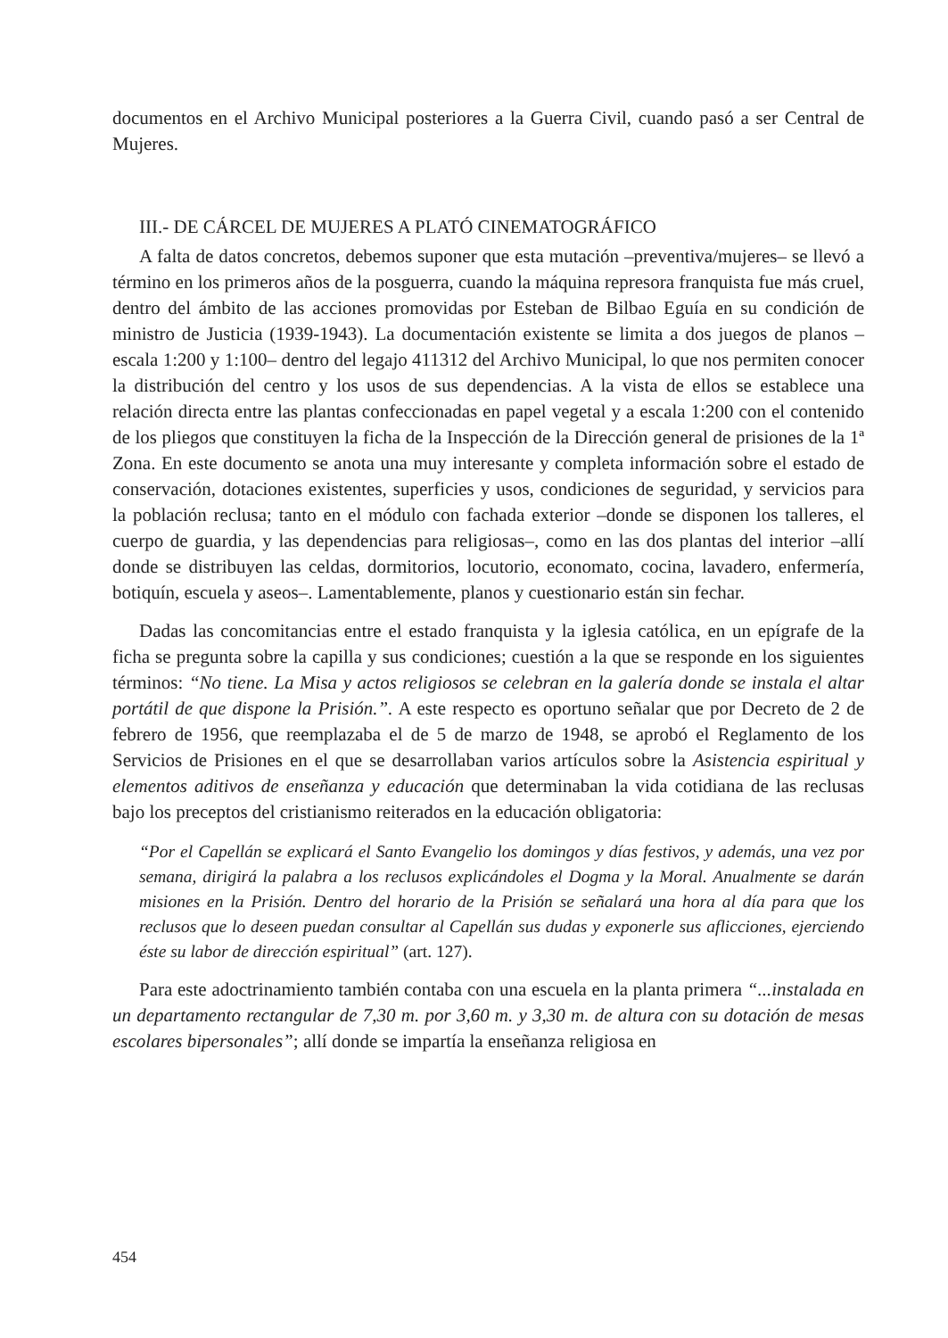documentos en el Archivo Municipal posteriores a la Guerra Civil, cuando pasó a ser Central de Mujeres.
III.- DE CÁRCEL DE MUJERES A PLATÓ CINEMATOGRÁFICO
A falta de datos concretos, debemos suponer que esta mutación –preventiva/mujeres– se llevó a término en los primeros años de la posguerra, cuando la máquina represora franquista fue más cruel, dentro del ámbito de las acciones promovidas por Esteban de Bilbao Eguía en su condición de ministro de Justicia (1939-1943). La documentación existente se limita a dos juegos de planos –escala 1:200 y 1:100– dentro del legajo 411312 del Archivo Municipal, lo que nos permiten conocer la distribución del centro y los usos de sus dependencias. A la vista de ellos se establece una relación directa entre las plantas confeccionadas en papel vegetal y a escala 1:200 con el contenido de los pliegos que constituyen la ficha de la Inspección de la Dirección general de prisiones de la 1ª Zona. En este documento se anota una muy interesante y completa información sobre el estado de conservación, dotaciones existentes, superficies y usos, condiciones de seguridad, y servicios para la población reclusa; tanto en el módulo con fachada exterior –donde se disponen los talleres, el cuerpo de guardia, y las dependencias para religiosas–, como en las dos plantas del interior –allí donde se distribuyen las celdas, dormitorios, locutorio, economato, cocina, lavadero, enfermería, botiquín, escuela y aseos–. Lamentablemente, planos y cuestionario están sin fechar.
Dadas las concomitancias entre el estado franquista y la iglesia católica, en un epígrafe de la ficha se pregunta sobre la capilla y sus condiciones; cuestión a la que se responde en los siguientes términos: “No tiene. La Misa y actos religiosos se celebran en la galería donde se instala el altar portátil de que dispone la Prisión.”. A este respecto es oportuno señalar que por Decreto de 2 de febrero de 1956, que reemplazaba el de 5 de marzo de 1948, se aprobó el Reglamento de los Servicios de Prisiones en el que se desarrollaban varios artículos sobre la Asistencia espiritual y elementos aditivos de enseñanza y educación que determinaban la vida cotidiana de las reclusas bajo los preceptos del cristianismo reiterados en la educación obligatoria:
“Por el Capellán se explicará el Santo Evangelio los domingos y días festivos, y además, una vez por semana, dirigirá la palabra a los reclusos explicándoles el Dogma y la Moral. Anualmente se darán misiones en la Prisión. Dentro del horario de la Prisión se señalará una hora al día para que los reclusos que lo deseen puedan consultar al Capellán sus dudas y exponerle sus aflicciones, ejerciendo éste su labor de dirección espiritual” (art. 127).
Para este adoctrinamiento también contaba con una escuela en la planta primera “...instalada en un departamento rectangular de 7,30 m. por 3,60 m. y 3,30 m. de altura con su dotación de mesas escolares bipersonales”; allí donde se impartía la enseñanza religiosa en
454